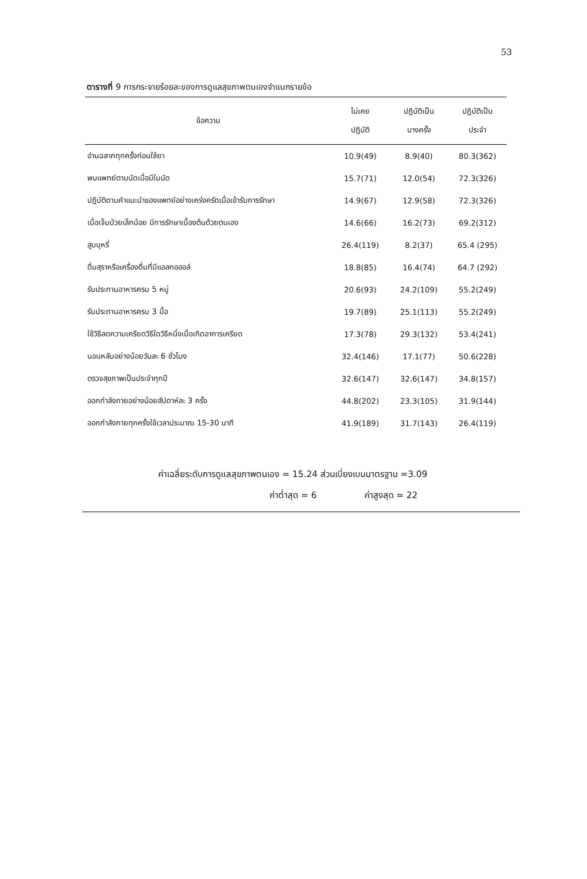53
ตารางที่ 9 การกระจายร้อยละของการดูแลสุขภาพตนเองจำแนกรายข้อ
| ข้อความ | ไม่เคย ปฏิบัติ | ปฏิบัติเป็น บางครั้ง | ปฏิบัติเป็น ประจำ |
| --- | --- | --- | --- |
| อ่านฉลากทุกครั้งก่อนใช้ยา | 10.9(49) | 8.9(40) | 80.3(362) |
| พบแพทย์ตามนัดเมื่อมีใบนัด | 15.7(71) | 12.0(54) | 72.3(326) |
| ปฏิบัติตามคำแนะนำของแพทย์อย่างเคร่งครัดเมื่อเข้ารับการรักษา | 14.9(67) | 12.9(58) | 72.3(326) |
| เมื่อเจ็บป่วยเล็กน้อย มีการรักษาเบื้องต้นด้วยตนเอง | 14.6(66) | 16.2(73) | 69.2(312) |
| สูบบุหรี่ | 26.4(119) | 8.2(37) | 65.4 (295) |
| ดื่มสุราหรือเครื่องดื่มที่มีแอลกอฮอล์ | 18.8(85) | 16.4(74) | 64.7 (292) |
| รับประทานอาหารครบ 5 หมู่ | 20.6(93) | 24.2(109) | 55.2(249) |
| รับประทานอาหารครบ 3 มื้อ | 19.7(89) | 25.1(113) | 55.2(249) |
| ใช้วิธีลดความเครียดวิธีใดวิธีหนึ่งเมื่อเกิดอาการเครียด | 17.3(78) | 29.3(132) | 53.4(241) |
| นอนหลับอย่างน้อยวันละ 6 ชั่วโมง | 32.4(146) | 17.1(77) | 50.6(228) |
| ตรวจสุขภาพเป็นประจำทุกปี | 32.6(147) | 32.6(147) | 34.8(157) |
| ออกกำลังกายอย่างน้อยสัปดาห์ละ 3 ครั้ง | 44.8(202) | 23.3(105) | 31.9(144) |
| ออกกำลังกายทุกครั้งใช้เวลาประมาณ 15-30 นาที | 41.9(189) | 31.7(143) | 26.4(119) |
ค่าเฉลี่ยระดับการดูแลสุขภาพตนเอง = 15.24 ส่วนเบี่ยงเบนมาตรฐาน =3.09
ค่าต่ำสุด = 6 ค่าสูงสุด = 22